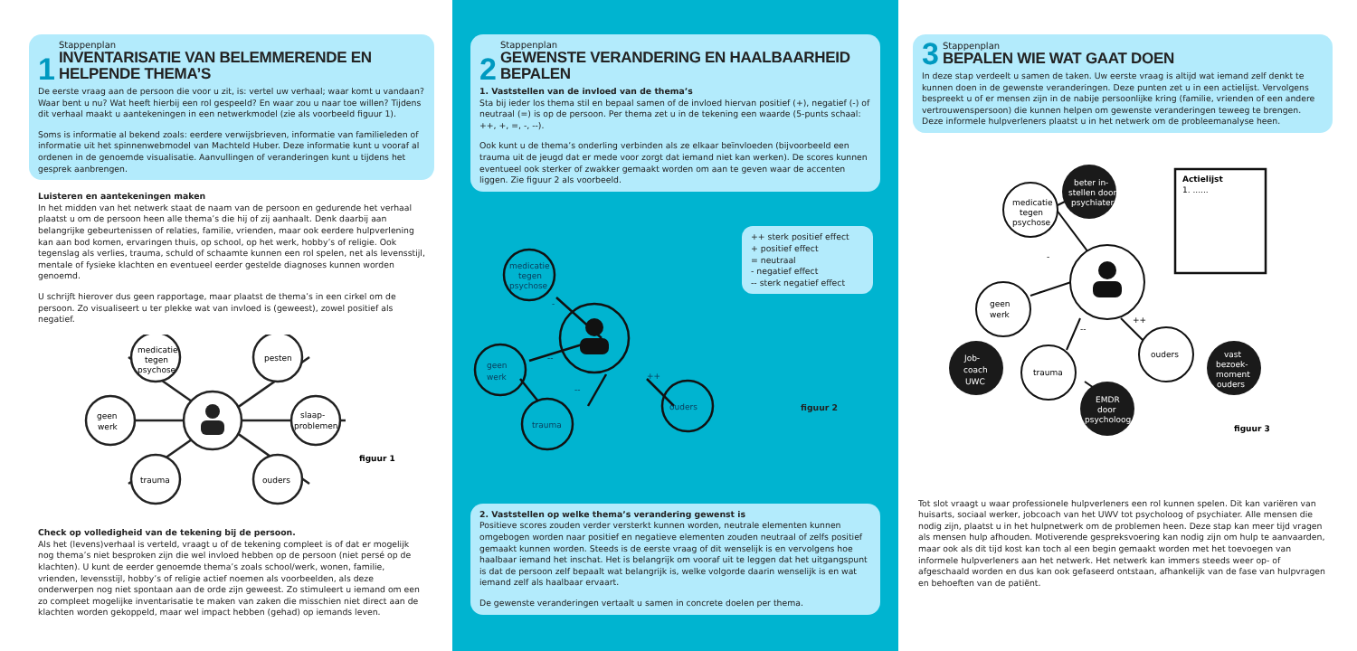1
Stappenplan
INVENTARISATIE VAN BELEMMERENDE EN HELPENDE THEMA’S
De eerste vraag aan de persoon die voor u zit, is: vertel uw verhaal; waar komt u vandaan? Waar bent u nu? Wat heeft hierbij een rol gespeeld? En waar zou u naar toe willen? Tijdens dit verhaal maakt u aantekeningen in een netwerkmodel (zie als voorbeeld figuur 1).
Soms is informatie al bekend zoals: eerdere verwijsbrieven, informatie van familieleden of informatie uit het spinnenwebmodel van Machteld Huber. Deze informatie kunt u vooraf al ordenen in de genoemde visualisatie. Aanvullingen of veranderingen kunt u tijdens het gesprek aanbrengen.
Luisteren en aantekeningen maken
In het midden van het netwerk staat de naam van de persoon en gedurende het verhaal plaatst u om de persoon heen alle thema’s die hij of zij aanhaalt. Denk daarbij aan belangrijke gebeurtenissen of relaties, familie, vrienden, maar ook eerdere hulpverlening kan aan bod komen, ervaringen thuis, op school, op het werk, hobby’s of religie. Ook tegenslag als verlies, trauma, schuld of schaamte kunnen een rol spelen, net als levensstijl, mentale of fysieke klachten en eventueel eerder gestelde diagnoses kunnen worden genoemd.
U schrijft hierover dus geen rapportage, maar plaatst de thema’s in een cirkel om de persoon. Zo visualiseert u ter plekke wat van invloed is (geweest), zowel positief als negatief.
medicatie
tegen
psychose
pesten
geen
werk
slaap-
problemen
trauma
ouders
figuur 1
Check op volledigheid van de tekening bij de persoon.
Als het (levens)verhaal is verteld, vraagt u of de tekening compleet is of dat er mogelijk nog thema’s niet besproken zijn die wel invloed hebben op de persoon (niet persé op de klachten). U kunt de eerder genoemde thema’s zoals school/werk, wonen, familie, vrienden, levensstijl, hobby’s of religie actief noemen als voorbeelden, als deze onderwerpen nog niet spontaan aan de orde zijn geweest. Zo stimuleert u iemand om een zo compleet mogelijke inventarisatie te maken van zaken die misschien niet direct aan de klachten worden gekoppeld, maar wel impact hebben (gehad) op iemands leven.
2
Stappenplan
GEWENSTE VERANDERING EN HAALBAARHEID BEPALEN
1. Vaststellen van de invloed van de thema’s
Sta bij ieder los thema stil en bepaal samen of de invloed hiervan positief (+), negatief (-) of neutraal (=) is op de persoon. Per thema zet u in de tekening een waarde (5-punts schaal: ++, +, =, -, --).
Ook kunt u de thema’s onderling verbinden als ze elkaar beïnvloeden (bijvoorbeeld een trauma uit de jeugd dat er mede voor zorgt dat iemand niet kan werken). De scores kunnen eventueel ook sterker of zwakker gemaakt worden om aan te geven waar de accenten liggen. Zie figuur 2 als voorbeeld.
medicatie
tegen
psychose
geen
werk
trauma
ouders
-
--
--
++
++ sterk positief effect
+ positief effect
= neutraal
- negatief effect
-- sterk negatief effect
figuur 2
2. Vaststellen op welke thema’s verandering gewenst is
Positieve scores zouden verder versterkt kunnen worden, neutrale elementen kunnen omgebogen worden naar positief en negatieve elementen zouden neutraal of zelfs positief gemaakt kunnen worden. Steeds is de eerste vraag of dit wenselijk is en vervolgens hoe haalbaar iemand het inschat. Het is belangrijk om vooraf uit te leggen dat het uitgangspunt is dat de persoon zelf bepaalt wat belangrijk is, welke volgorde daarin wenselijk is en wat iemand zelf als haalbaar ervaart.
De gewenste veranderingen vertaalt u samen in concrete doelen per thema.
3
Stappenplan
BEPALEN WIE WAT GAAT DOEN
In deze stap verdeelt u samen de taken. Uw eerste vraag is altijd wat iemand zelf denkt te kunnen doen in de gewenste veranderingen. Deze punten zet u in een actielijst. Vervolgens bespreekt u of er mensen zijn in de nabije persoonlijke kring (familie, vrienden of een andere vertrouwenspersoon) die kunnen helpen om gewenste veranderingen teweeg te brengen. Deze informele hulpverleners plaatst u in het netwerk om de probleemanalyse heen.
Actielijst
1. ......
medicatie
tegen
psychose
beter in-
stellen door
psychiater
Job-
coach
UWC
EMDR
door
psycholoog
vast
bezoek-
moment
ouders
geen
werk
trauma
ouders
-
--
--
++
figuur 3
Tot slot vraagt u waar professionele hulpverleners een rol kunnen spelen. Dit kan variëren van huisarts, sociaal werker, jobcoach van het UWV tot psycholoog of psychiater. Alle mensen die nodig zijn, plaatst u in het hulpnetwerk om de problemen heen. Deze stap kan meer tijd vragen als mensen hulp afhouden. Motiverende gespreksvoering kan nodig zijn om hulp te aanvaarden, maar ook als dit tijd kost kan toch al een begin gemaakt worden met het toevoegen van informele hulpverleners aan het netwerk. Het netwerk kan immers steeds weer op- of afgeschaald worden en dus kan ook gefaseerd ontstaan, afhankelijk van de fase van hulpvragen en behoeften van de patiënt.